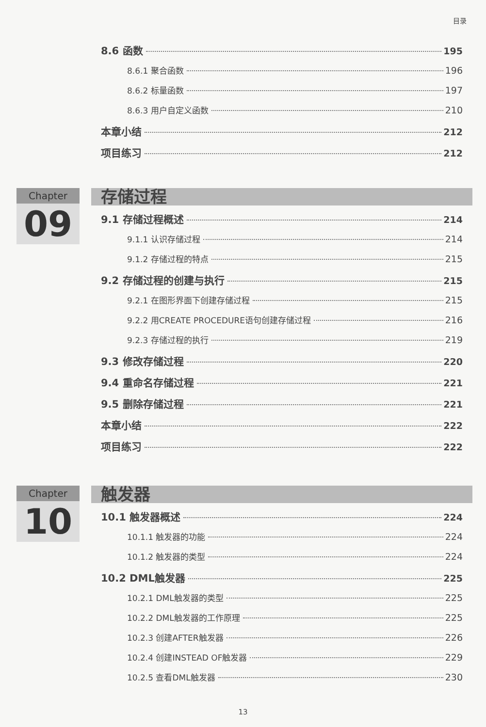目录
8.6 函数 195
8.6.1 聚合函数 196
8.6.2 标量函数 197
8.6.3 用户自定义函数 210
本章小结 212
项目练习 212
Chapter
09
存储过程
9.1 存储过程概述 214
9.1.1 认识存储过程 214
9.1.2 存储过程的特点 215
9.2 存储过程的创建与执行 215
9.2.1 在图形界面下创建存储过程 215
9.2.2 用CREATE PROCEDURE语句创建存储过程 216
9.2.3 存储过程的执行 219
9.3 修改存储过程 220
9.4 重命名存储过程 221
9.5 删除存储过程 221
本章小结 222
项目练习 222
Chapter
10
触发器
10.1 触发器概述 224
10.1.1 触发器的功能 224
10.1.2 触发器的类型 224
10.2 DML触发器 225
10.2.1 DML触发器的类型 225
10.2.2 DML触发器的工作原理 225
10.2.3 创建AFTER触发器 226
10.2.4 创建INSTEAD OF触发器 229
10.2.5 查看DML触发器 230
13